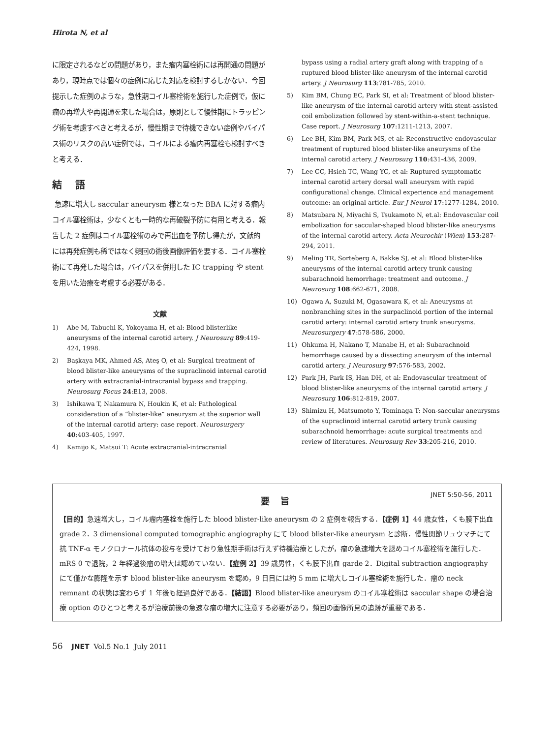Hirota N, et al
に限定されるなどの問題があり，また瘤内塞栓術には再開通の問題があり，現時点では個々の症例に応じた対応を検討するしかない．今回提示した症例のような，急性期コイル塞栓術を施行した症例で，仮に瘤の再増大や再開通を来した場合は，原則として慢性期にトラッピング術を考慮すべきと考えるが，慢性期まで待機できない症例やバイパス術のリスクの高い症例では，コイルによる瘤内再塞栓も検討すべきと考える．
結 語
急速に増大し saccular aneurysm 様となった BBA に対する瘤内コイル塞栓術は，少なくとも一時的な再破裂予防に有用と考える．報告した 2 症例はコイル塞栓術のみで再出血を予防し得たが，文献的には再発症例も稀ではなく頻回の術後画像評価を要する．コイル塞栓術にて再発した場合は，バイパスを併用した IC trapping や stent を用いた治療を考慮する必要がある．
文献
1) Abe M, Tabuchi K, Yokoyama H, et al: Blood blisterlike aneurysms of the internal carotid artery. J Neurosurg 89:419-424, 1998.
2) Başkaya MK, Ahmed AS, Ateş O, et al: Surgical treatment of blood blister-like aneurysms of the supraclinoid internal carotid artery with extracranial-intracranial bypass and trapping. Neurosurg Focus 24:E13, 2008.
3) Ishikawa T, Nakamura N, Houkin K, et al: Pathological consideration of a “blister-like” aneurysm at the superior wall of the internal carotid artery: case report. Neurosurgery 40:403-405, 1997.
4) Kamijo K, Matsui T: Acute extracranial-intracranial
bypass using a radial artery graft along with trapping of a ruptured blood blister-like aneurysm of the internal carotid artery. J Neurosurg 113:781-785, 2010.
5) Kim BM, Chung EC, Park SI, et al: Treatment of blood blister-like aneurysm of the internal carotid artery with stent-assisted coil embolization followed by stent-within-a-stent technique. Case report. J Neurosurg 107:1211-1213, 2007.
6) Lee BH, Kim BM, Park MS, et al: Reconstructive endovascular treatment of ruptured blood blister-like aneurysms of the internal carotid artery. J Neurosurg 110:431-436, 2009.
7) Lee CC, Hsieh TC, Wang YC, et al: Ruptured symptomatic internal carotid artery dorsal wall aneurysm with rapid configurational change. Clinical experience and management outcome: an original article. Eur J Neurol 17:1277-1284, 2010.
8) Matsubara N, Miyachi S, Tsukamoto N, et.al: Endovascular coil embolization for saccular-shaped blood blister-like aneurysms of the internal carotid artery. Acta Neurochir (Wien) 153:287-294, 2011.
9) Meling TR, Sorteberg A, Bakke SJ, et al: Blood blister-like aneurysms of the internal carotid artery trunk causing subarachnoid hemorrhage: treatment and outcome. J Neurosurg 108:662-671, 2008.
10) Ogawa A, Suzuki M, Ogasawara K, et al: Aneurysms at nonbranching sites in the surpaclinoid portion of the internal carotid artery: internal carotid artery trunk aneurysms. Neurosurgery 47:578-586, 2000.
11) Ohkuma H, Nakano T, Manabe H, et al: Subarachnoid hemorrhage caused by a dissecting aneurysm of the internal carotid artery. J Neurosurg 97:576-583, 2002.
12) Park JH, Park IS, Han DH, et al: Endovascular treatment of blood blister-like aneurysms of the internal carotid artery. J Neurosurg 106:812-819, 2007.
13) Shimizu H, Matsumoto Y, Tominaga T: Non-saccular aneurysms of the supraclinoid internal carotid artery trunk causing subarachnoid hemorrhage: acute surgical treatments and review of literatures. Neurosurg Rev 33:205-216, 2010.
JNET 5:50-56, 2011
要 旨
【目的】急速増大し，コイル瘤内塞栓を施行した blood blister-like aneurysm の 2 症例を報告する．【症例 1】44 歳女性，くも膜下出血 grade 2．3 dimensional computed tomographic angiography にて blood blister-like aneurysm と診断．慢性関節リュウマチにて抗 TNF-α モノクロナール抗体の投与を受けており急性期手術は行えず待機治療としたが，瘤の急速増大を認めコイル塞栓術を施行した．mRS 0 で退院，2 年経過後瘤の増大は認めていない．【症例 2】39 歳男性，くも膜下出血 garde 2．Digital subtraction angiography にて僅かな膨隆を示す blood blister-like aneurysm を認め，9 日目には約 5 mm に増大しコイル塞栓術を施行した．瘤の neck remnant の状態は変わらず 1 年後も経過良好である．【結語】Blood blister-like aneurysm のコイル塞栓術は saccular shape の場合治療 option のひとつと考えるが治療前後の急速な瘤の増大に注意する必要があり，頻回の画像所見の追跡が重要である．
56 JNET Vol.5 No.1 July 2011